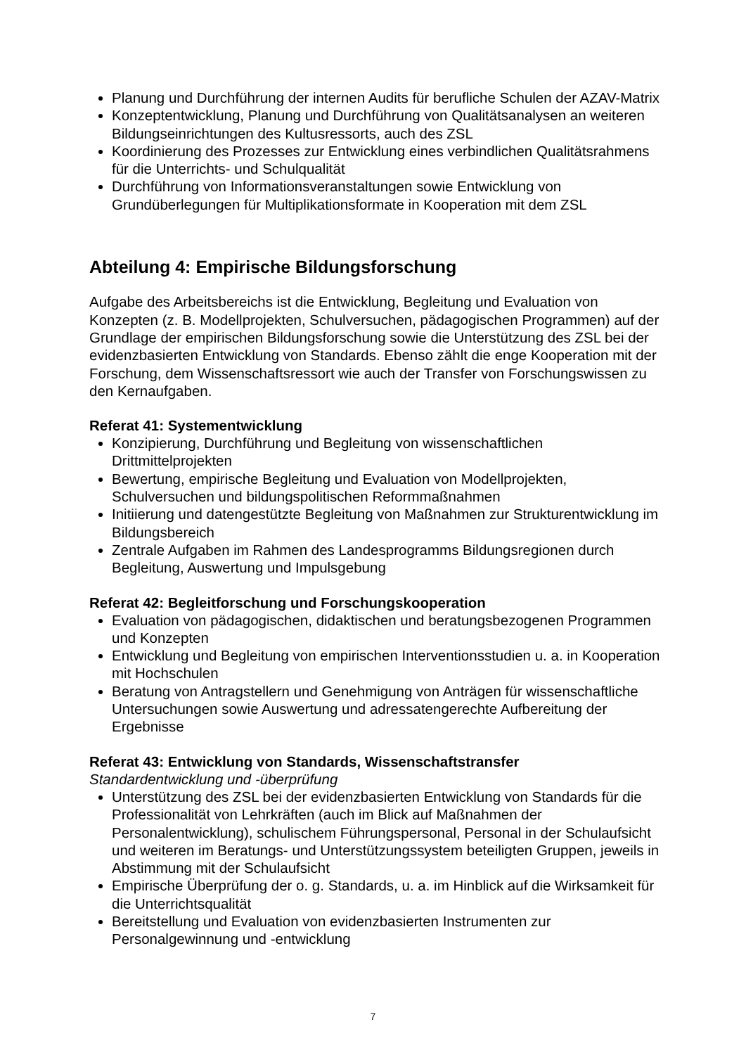Planung und Durchführung der internen Audits für berufliche Schulen der AZAV-Matrix
Konzeptentwicklung, Planung und Durchführung von Qualitätsanalysen an weiteren Bildungseinrichtungen des Kultusressorts, auch des ZSL
Koordinierung des Prozesses zur Entwicklung eines verbindlichen Qualitätsrahmens für die Unterrichts- und Schulqualität
Durchführung von Informationsveranstaltungen sowie Entwicklung von Grundüberlegungen für Multiplikationsformate in Kooperation mit dem ZSL
Abteilung 4: Empirische Bildungsforschung
Aufgabe des Arbeitsbereichs ist die Entwicklung, Begleitung und Evaluation von Konzepten (z. B. Modellprojekten, Schulversuchen, pädagogischen Programmen) auf der Grundlage der empirischen Bildungsforschung sowie die Unterstützung des ZSL bei der evidenzbasierten Entwicklung von Standards. Ebenso zählt die enge Kooperation mit der Forschung, dem Wissenschaftsressort wie auch der Transfer von Forschungswissen zu den Kernaufgaben.
Referat 41: Systementwicklung
Konzipierung, Durchführung und Begleitung von wissenschaftlichen Drittmittelprojekten
Bewertung, empirische Begleitung und Evaluation von Modellprojekten, Schulversuchen und bildungspolitischen Reformmaßnahmen
Initiierung und datengestützte Begleitung von Maßnahmen zur Strukturentwicklung im Bildungsbereich
Zentrale Aufgaben im Rahmen des Landesprogramms Bildungsregionen durch Begleitung, Auswertung und Impulsgebung
Referat 42: Begleitforschung und Forschungskooperation
Evaluation von pädagogischen, didaktischen und beratungsbezogenen Programmen und Konzepten
Entwicklung und Begleitung von empirischen Interventionsstudien u. a. in Kooperation mit Hochschulen
Beratung von Antragstellern und Genehmigung von Anträgen für wissenschaftliche Untersuchungen sowie Auswertung und adressatengerechte Aufbereitung der Ergebnisse
Referat 43: Entwicklung von Standards, Wissenschaftstransfer
Standardentwicklung und -überprüfung
Unterstützung des ZSL bei der evidenzbasierten Entwicklung von Standards für die Professionalität von Lehrkräften (auch im Blick auf Maßnahmen der Personalentwicklung), schulischem Führungspersonal, Personal in der Schulaufsicht und weiteren im Beratungs- und Unterstützungssystem beteiligten Gruppen, jeweils in Abstimmung mit der Schulaufsicht
Empirische Überprüfung der o. g. Standards, u. a. im Hinblick auf die Wirksamkeit für die Unterrichtsqualität
Bereitstellung und Evaluation von evidenzbasierten Instrumenten zur Personalgewinnung und -entwicklung
7